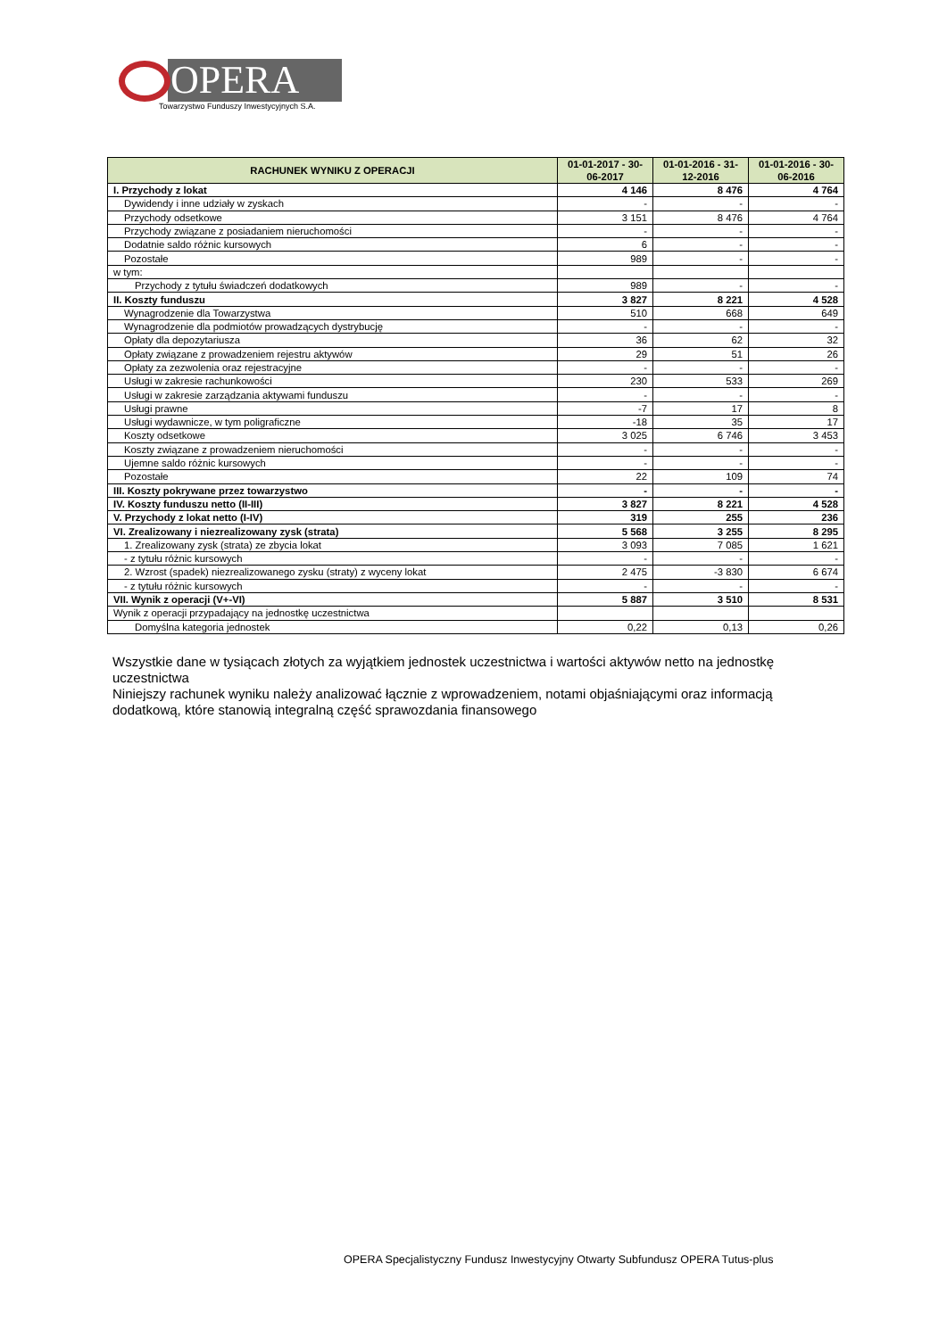OPERA
Towarzystwo Funduszy Inwestycyjnych S.A.
| RACHUNEK WYNIKU Z OPERACJI | 01-01-2017 - 30-06-2017 | 01-01-2016 - 31-12-2016 | 01-01-2016 - 30-06-2016 |
| --- | --- | --- | --- |
| I. Przychody z lokat | 4 146 | 8 476 | 4 764 |
| Dywidendy i inne udziały w zyskach | - | - | - |
| Przychody odsetkowe | 3 151 | 8 476 | 4 764 |
| Przychody związane z posiadaniem nieruchomości | - | - | - |
| Dodatnie saldo różnic kursowych | 6 | - | - |
| Pozostałe | 989 | - | - |
| w tym: | | | |
| Przychody z tytułu świadczeń dodatkowych | 989 | - | - |
| II. Koszty funduszu | 3 827 | 8 221 | 4 528 |
| Wynagrodzenie dla Towarzystwa | 510 | 668 | 649 |
| Wynagrodzenie dla podmiotów prowadzących dystrybucję | - | - | - |
| Opłaty dla depozytariusza | 36 | 62 | 32 |
| Opłaty związane z prowadzeniem rejestru aktywów | 29 | 51 | 26 |
| Opłaty za zezwolenia oraz rejestracyjne | - | - | - |
| Usługi w zakresie rachunkowości | 230 | 533 | 269 |
| Usługi w zakresie zarządzania aktywami funduszu | - | - | - |
| Usługi prawne | -7 | 17 | 8 |
| Usługi wydawnicze, w tym poligraficzne | -18 | 35 | 17 |
| Koszty odsetkowe | 3 025 | 6 746 | 3 453 |
| Koszty związane z prowadzeniem nieruchomości | - | - | - |
| Ujemne saldo różnic kursowych | - | - | - |
| Pozostałe | 22 | 109 | 74 |
| III. Koszty pokrywane przez towarzystwo | - | - | - |
| IV. Koszty funduszu netto (II-III) | 3 827 | 8 221 | 4 528 |
| V. Przychody z lokat netto (I-IV) | 319 | 255 | 236 |
| VI. Zrealizowany i niezrealizowany zysk (strata) | 5 568 | 3 255 | 8 295 |
| 1. Zrealizowany zysk (strata) ze zbycia lokat | 3 093 | 7 085 | 1 621 |
| - z tytułu różnic kursowych | - | - | - |
| 2. Wzrost (spadek) niezrealizowanego zysku (straty) z wyceny lokat | 2 475 | -3 830 | 6 674 |
| - z tytułu różnic kursowych | - | - | - |
| VII. Wynik z operacji (V+-VI) | 5 887 | 3 510 | 8 531 |
| Wynik z operacji przypadający na jednostkę uczestnictwa | | | |
| Domyślna kategoria jednostek | 0,22 | 0,13 | 0,26 |
Wszystkie dane w tysiącach złotych za wyjątkiem jednostek uczestnictwa i wartości aktywów netto na jednostkę uczestnictwa
Niniejszy rachunek wyniku należy analizować łącznie z wprowadzeniem, notami objaśniającymi oraz informacją dodatkową, które stanowią integralną część sprawozdania finansowego
OPERA Specjalistyczny Fundusz Inwestycyjny Otwarty Subfundusz OPERA Tutus-plus